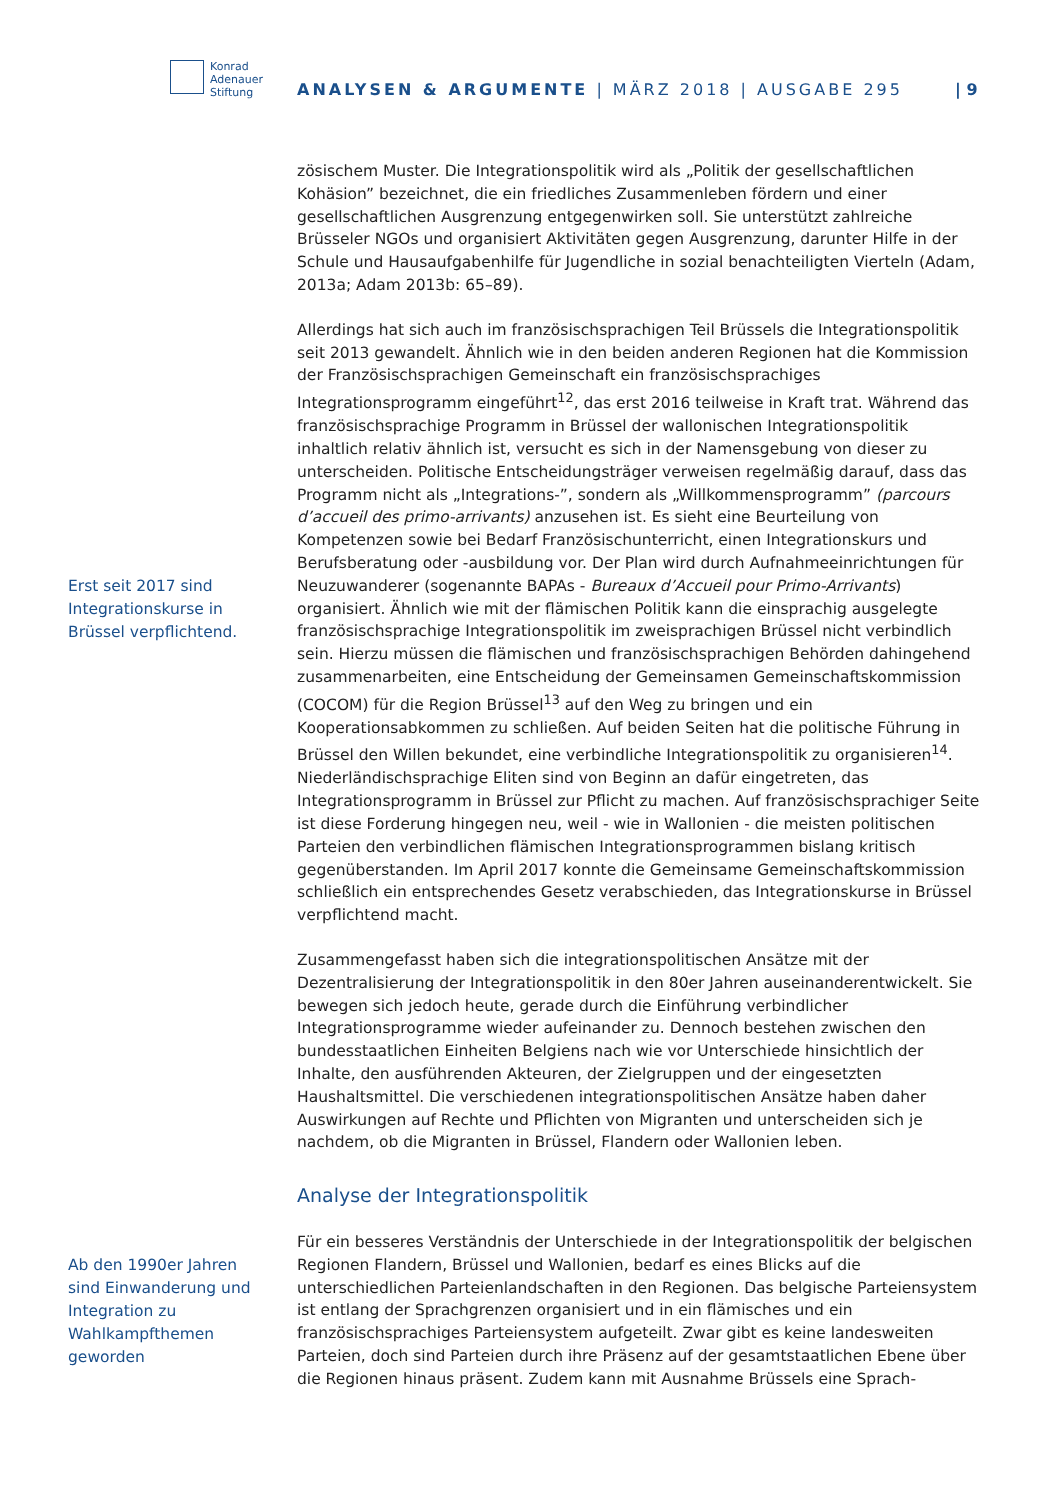Konrad
Adenauer
Stiftung
ANALYSEN & ARGUMENTE | MÄRZ 2018 | AUSGABE 295
| 9
zösischem Muster. Die Integrationspolitik wird als „Politik der gesellschaftlichen Kohäsion” bezeichnet, die ein friedliches Zusammenleben fördern und einer gesellschaftlichen Ausgrenzung entgegenwirken soll. Sie unterstützt zahlreiche Brüsseler NGOs und organisiert Aktivitäten gegen Ausgrenzung, darunter Hilfe in der Schule und Hausaufgabenhilfe für Jugendliche in sozial benachteiligten Vierteln (Adam, 2013a; Adam 2013b: 65–89).
Erst seit 2017 sind Integrationskurse in Brüssel verpflichtend.
Allerdings hat sich auch im französischsprachigen Teil Brüssels die Integrationspolitik seit 2013 gewandelt. Ähnlich wie in den beiden anderen Regionen hat die Kommission der Französischsprachigen Gemeinschaft ein französischsprachiges Integrationsprogramm eingeführt<sup>12</sup>, das erst 2016 teilweise in Kraft trat. Während das französischsprachige Programm in Brüssel der wallonischen Integrationspolitik inhaltlich relativ ähnlich ist, versucht es sich in der Namensgebung von dieser zu unterscheiden. Politische Entscheidungsträger verweisen regelmäßig darauf, dass das Programm nicht als „Integrations-”, sondern als „Willkommensprogramm” (parcours d’accueil des primo-arrivants) anzusehen ist. Es sieht eine Beurteilung von Kompetenzen sowie bei Bedarf Französischunterricht, einen Integrationskurs und Berufsberatung oder -ausbildung vor. Der Plan wird durch Aufnahmeeinrichtungen für Neuzuwanderer (sogenannte BAPAs - Bureaux d’Accueil pour Primo-Arrivants) organisiert. Ähnlich wie mit der flämischen Politik kann die einsprachig ausgelegte französischsprachige Integrationspolitik im zweisprachigen Brüssel nicht verbindlich sein. Hierzu müssen die flämischen und französischsprachigen Behörden dahingehend zusammenarbeiten, eine Entscheidung der Gemeinsamen Gemeinschaftskommission (COCOM) für die Region Brüssel<sup>13</sup> auf den Weg zu bringen und ein Kooperationsabkommen zu schließen. Auf beiden Seiten hat die politische Führung in Brüssel den Willen bekundet, eine verbindliche Integrationspolitik zu organisieren<sup>14</sup>. Niederländischsprachige Eliten sind von Beginn an dafür eingetreten, das Integrationsprogramm in Brüssel zur Pflicht zu machen. Auf französischsprachiger Seite ist diese Forderung hingegen neu, weil - wie in Wallonien - die meisten politischen Parteien den verbindlichen flämischen Integrationsprogrammen bislang kritisch gegenüberstanden. Im April 2017 konnte die Gemeinsame Gemeinschaftskommission schließlich ein entsprechendes Gesetz verabschieden, das Integrationskurse in Brüssel verpflichtend macht.
Zusammengefasst haben sich die integrationspolitischen Ansätze mit der Dezentralisierung der Integrationspolitik in den 80er Jahren auseinanderentwickelt. Sie bewegen sich jedoch heute, gerade durch die Einführung verbindlicher Integrationsprogramme wieder aufeinander zu. Dennoch bestehen zwischen den bundesstaatlichen Einheiten Belgiens nach wie vor Unterschiede hinsichtlich der Inhalte, den ausführenden Akteuren, der Zielgruppen und der eingesetzten Haushaltsmittel. Die verschiedenen integrationspolitischen Ansätze haben daher Auswirkungen auf Rechte und Pflichten von Migranten und unterscheiden sich je nachdem, ob die Migranten in Brüssel, Flandern oder Wallonien leben.
Analyse der Integrationspolitik
Ab den 1990er Jahren sind Einwanderung und Integration zu Wahlkampfthemen geworden
Für ein besseres Verständnis der Unterschiede in der Integrationspolitik der belgischen Regionen Flandern, Brüssel und Wallonien, bedarf es eines Blicks auf die unterschiedlichen Parteienlandschaften in den Regionen. Das belgische Parteiensystem ist entlang der Sprachgrenzen organisiert und in ein flämisches und ein französischsprachiges Parteiensystem aufgeteilt. Zwar gibt es keine landesweiten Parteien, doch sind Parteien durch ihre Präsenz auf der gesamtstaatlichen Ebene über die Regionen hinaus präsent. Zudem kann mit Ausnahme Brüssels eine Sprach-